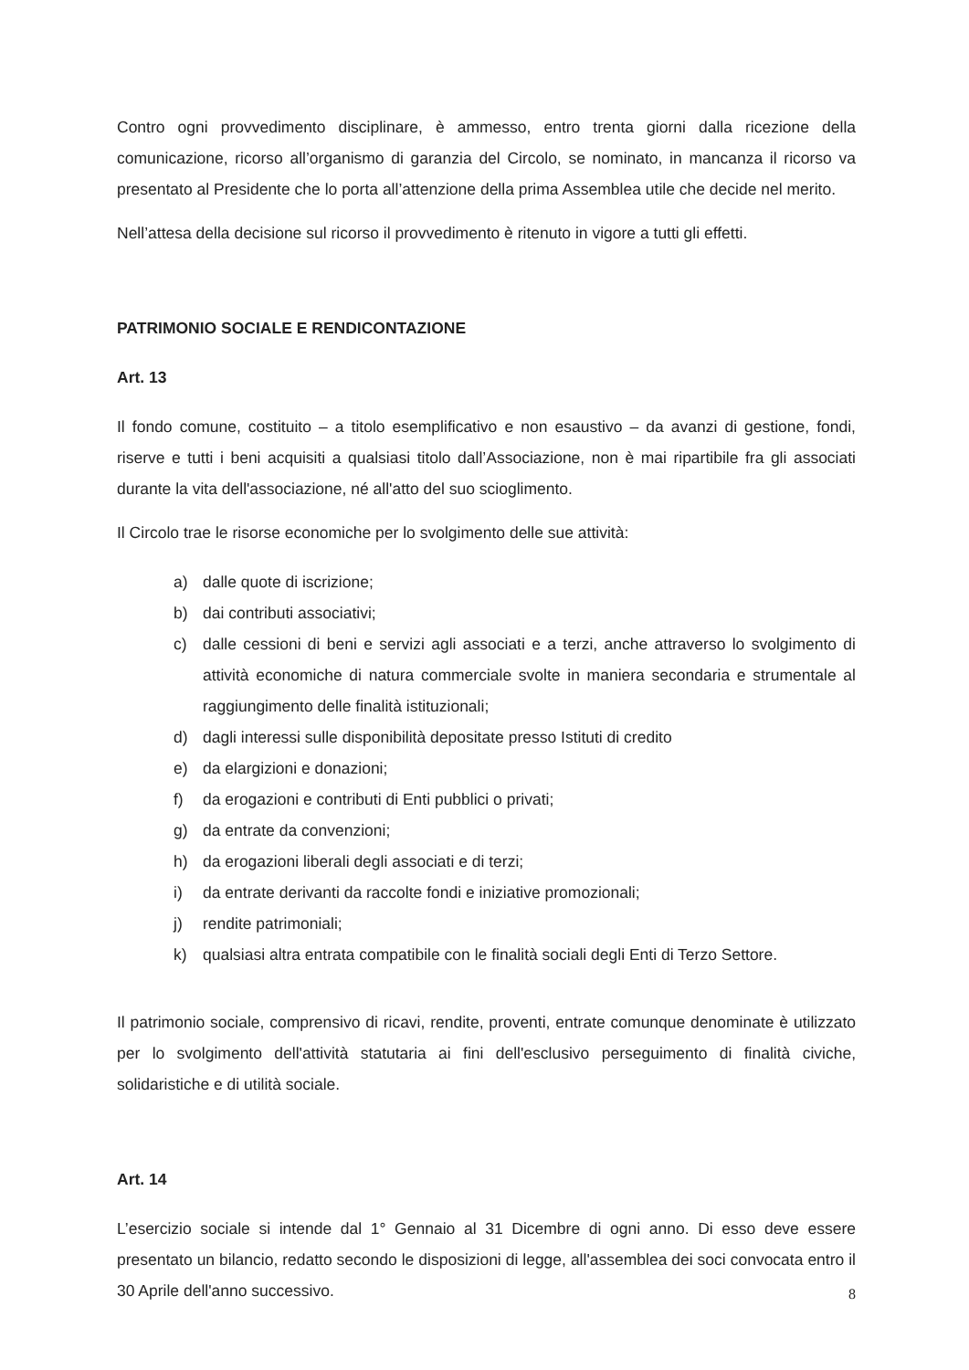Contro ogni provvedimento disciplinare, è ammesso, entro trenta giorni dalla ricezione della comunicazione, ricorso all’organismo di garanzia del Circolo, se nominato, in mancanza il ricorso va presentato al Presidente che lo porta all’attenzione della prima Assemblea utile che decide nel merito.
Nell’attesa della decisione sul ricorso il provvedimento è ritenuto in vigore a tutti gli effetti.
PATRIMONIO SOCIALE E RENDICONTAZIONE
Art. 13
Il fondo comune, costituito – a titolo esemplificativo e non esaustivo – da avanzi di gestione, fondi, riserve e tutti i beni acquisiti a qualsiasi titolo dall’Associazione, non è mai ripartibile fra gli associati durante la vita dell'associazione, né all'atto del suo scioglimento.
Il Circolo trae le risorse economiche per lo svolgimento delle sue attività:
a) dalle quote di iscrizione;
b) dai contributi associativi;
c) dalle cessioni di beni e servizi agli associati e a terzi, anche attraverso lo svolgimento di attività economiche di natura commerciale svolte in maniera secondaria e strumentale al raggiungimento delle finalità istituzionali;
d) dagli interessi sulle disponibilità depositate presso Istituti di credito
e) da elargizioni e donazioni;
f) da erogazioni e contributi di Enti pubblici o privati;
g) da entrate da convenzioni;
h) da erogazioni liberali degli associati e di terzi;
i) da entrate derivanti da raccolte fondi e iniziative promozionali;
j) rendite patrimoniali;
k) qualsiasi altra entrata compatibile con le finalità sociali degli Enti di Terzo Settore.
Il patrimonio sociale, comprensivo di ricavi, rendite, proventi, entrate comunque denominate è utilizzato per lo svolgimento dell'attività statutaria ai fini dell'esclusivo perseguimento di finalità civiche, solidaristiche e di utilità sociale.
Art. 14
L’esercizio sociale si intende dal 1° Gennaio al 31 Dicembre di ogni anno. Di esso deve essere presentato un bilancio, redatto secondo le disposizioni di legge, all'assemblea dei soci convocata entro il 30 Aprile dell'anno successivo.
8